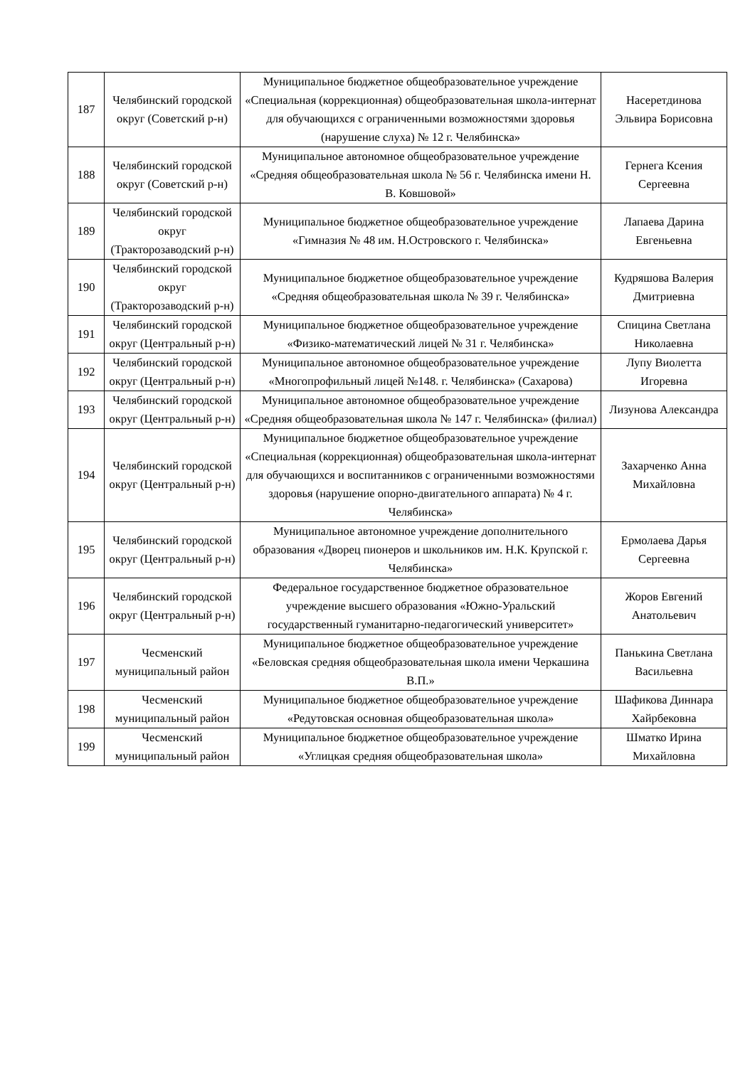| 187 | Челябинский городской округ (Советский р-н) | Муниципальное бюджетное общеобразовательное учреждение «Специальная (коррекционная) общеобразовательная школа-интернат для обучающихся с ограниченными возможностями здоровья (нарушение слуха) № 12 г. Челябинска» | Насеретдинова Эльвира Борисовна |
| 188 | Челябинский городской округ (Советский р-н) | Муниципальное автономное общеобразовательное учреждение «Средняя общеобразовательная школа № 56 г. Челябинска имени Н. В. Ковшовой» | Гернега Ксения Сергеевна |
| 189 | Челябинский городской округ (Тракторозаводский р-н) | Муниципальное бюджетное общеобразовательное учреждение «Гимназия № 48 им. Н.Островского г. Челябинска» | Лапаева Дарина Евгеньевна |
| 190 | Челябинский городской округ (Тракторозаводский р-н) | Муниципальное бюджетное общеобразовательное учреждение «Средняя общеобразовательная школа № 39 г. Челябинска» | Кудряшова Валерия Дмитриевна |
| 191 | Челябинский городской округ (Центральный р-н) | Муниципальное бюджетное общеобразовательное учреждение «Физико-математический лицей № 31 г. Челябинска» | Спицина Светлана Николаевна |
| 192 | Челябинский городской округ (Центральный р-н) | Муниципальное автономное общеобразовательное учреждение «Многопрофильный лицей №148. г. Челябинска» (Сахарова) | Лупу Виолетта Игоревна |
| 193 | Челябинский городской округ (Центральный р-н) | Муниципальное автономное общеобразовательное учреждение «Средняя общеобразовательная школа № 147 г. Челябинска» (филиал) | Лизунова Александра |
| 194 | Челябинский городской округ (Центральный р-н) | Муниципальное бюджетное общеобразовательное учреждение «Специальная (коррекционная) общеобразовательная школа-интернат для обучающихся и воспитанников с ограниченными возможностями здоровья (нарушение опорно-двигательного аппарата) № 4 г. Челябинска» | Захарченко Анна Михайловна |
| 195 | Челябинский городской округ (Центральный р-н) | Муниципальное автономное учреждение дополнительного образования «Дворец пионеров и школьников им. Н.К. Крупской г. Челябинска» | Ермолаева Дарья Сергеевна |
| 196 | Челябинский городской округ (Центральный р-н) | Федеральное государственное бюджетное образовательное учреждение высшего образования «Южно-Уральский государственный гуманитарно-педагогический университет» | Жоров Евгений Анатольевич |
| 197 | Чесменский муниципальный район | Муниципальное бюджетное общеобразовательное учреждение «Беловская средняя общеобразовательная школа имени Черкашина В.П.» | Панькина Светлана Васильевна |
| 198 | Чесменский муниципальный район | Муниципальное бюджетное общеобразовательное учреждение «Редутовская основная общеобразовательная школа» | Шафикова Диннара Хайрбековна |
| 199 | Чесменский муниципальный район | Муниципальное бюджетное общеобразовательное учреждение «Углицкая средняя общеобразовательная школа» | Шматко Ирина Михайловна |